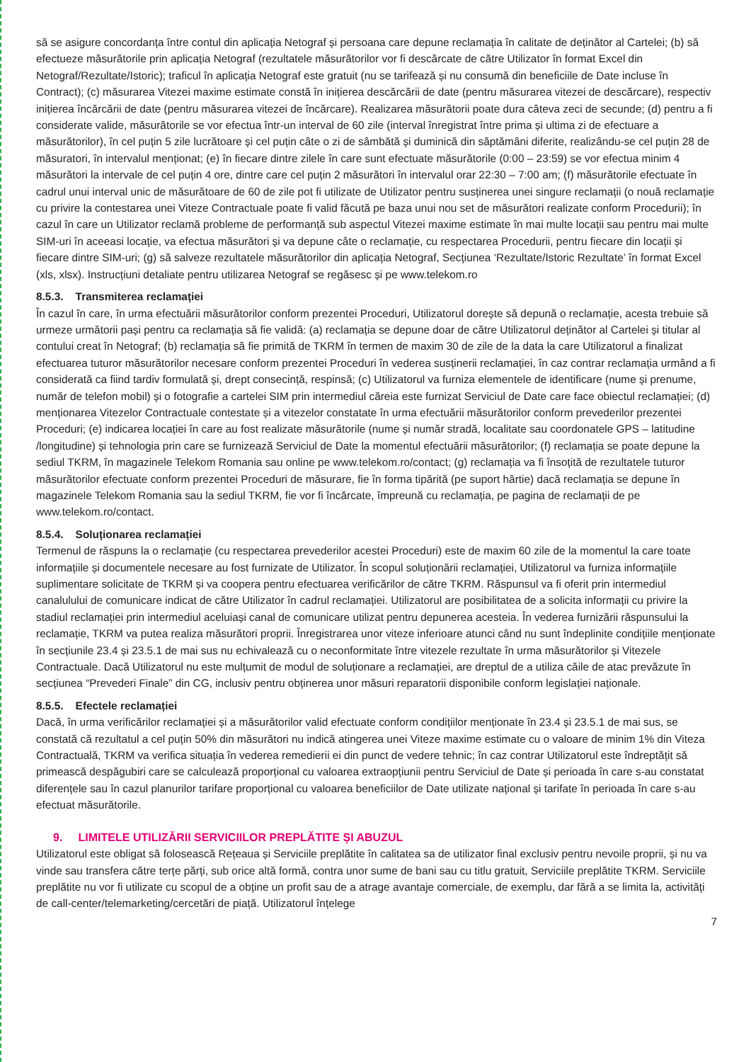să se asigure concordanța între contul din aplicația Netograf și persoana care depune reclamația în calitate de deținător al Cartelei; (b) să efectueze măsurătorile prin aplicația Netograf (rezultatele măsurătorilor vor fi descărcate de către Utilizator în format Excel din Netograf/Rezultate/Istoric); traficul în aplicația Netograf este gratuit (nu se tarifează și nu consumă din beneficiile de Date incluse în Contract); (c) măsurarea Vitezei maxime estimate constă în inițierea descărcării de date (pentru măsurarea vitezei de descărcare), respectiv inițierea încărcării de date (pentru măsurarea vitezei de încărcare). Realizarea măsurătorii poate dura câteva zeci de secunde; (d) pentru a fi considerate valide, măsurătorile se vor efectua într-un interval de 60 zile (interval înregistrat între prima și ultima zi de efectuare a măsurătorilor), în cel puțin 5 zile lucrătoare și cel puțin câte o zi de sâmbătă și duminică din săptămâni diferite, realizându-se cel puțin 28 de măsuratori, în intervalul menționat; (e) în fiecare dintre zilele în care sunt efectuate măsurătorile (0:00 – 23:59) se vor efectua minim 4 măsurători la intervale de cel puțin 4 ore, dintre care cel puțin 2 măsurători în intervalul orar 22:30 – 7:00 am; (f) măsurătorile efectuate în cadrul unui interval unic de măsurătoare de 60 de zile pot fi utilizate de Utilizator pentru susținerea unei singure reclamații (o nouă reclamație cu privire la contestarea unei Viteze Contractuale poate fi valid făcută pe baza unui nou set de măsurători realizate conform Procedurii); în cazul în care un Utilizator reclamă probleme de performanță sub aspectul Vitezei maxime estimate în mai multe locații sau pentru mai multe SIM-uri în aceeasi locație, va efectua măsurători și va depune câte o reclamație, cu respectarea Procedurii, pentru fiecare din locații și fiecare dintre SIM-uri; (g) să salveze rezultatele măsurătorilor din aplicația Netograf, Secțiunea ‘Rezultate/Istoric Rezultate’ în format Excel (xls, xlsx). Instrucțiuni detaliate pentru utilizarea Netograf se regăsesc și pe www.telekom.ro
8.5.3. Transmiterea reclamației
În cazul în care, în urma efectuării măsurătorilor conform prezentei Proceduri, Utilizatorul dorește să depună o reclamație, acesta trebuie să urmeze următorii pași pentru ca reclamația să fie validă: (a) reclamația se depune doar de către Utilizatorul deținător al Cartelei și titular al contului creat în Netograf; (b) reclamația să fie primită de TKRM în termen de maxim 30 de zile de la data la care Utilizatorul a finalizat efectuarea tuturor măsurătorilor necesare conform prezentei Proceduri în vederea susținerii reclamației, în caz contrar reclamația urmând a fi considerată ca fiind tardiv formulată și, drept consecință, respinsă; (c) Utilizatorul va furniza elementele de identificare (nume și prenume, număr de telefon mobil) și o fotografie a cartelei SIM prin intermediul căreia este furnizat Serviciul de Date care face obiectul reclamației; (d) menționarea Vitezelor Contractuale contestate și a vitezelor constatate în urma efectuării măsurătorilor conform prevederilor prezentei Proceduri; (e) indicarea locației în care au fost realizate măsurătorile (nume și număr stradă, localitate sau coordonatele GPS – latitudine /longitudine) și tehnologia prin care se furnizează Serviciul de Date la momentul efectuării măsurătorilor; (f) reclamația se poate depune la sediul TKRM, în magazinele Telekom Romania sau online pe www.telekom.ro/contact; (g) reclamația va fi însoțită de rezultatele tuturor măsurătorilor efectuate conform prezentei Proceduri de măsurare, fie în forma tipărită (pe suport hârtie) dacă reclamația se depune în magazinele Telekom Romania sau la sediul TKRM, fie vor fi încărcate, împreună cu reclamația, pe pagina de reclamații de pe www.telekom.ro/contact.
8.5.4. Soluționarea reclamației
Termenul de răspuns la o reclamație (cu respectarea prevederilor acestei Proceduri) este de maxim 60 zile de la momentul la care toate informațiile și documentele necesare au fost furnizate de Utilizator. În scopul soluționării reclamației, Utilizatorul va furniza informațiile suplimentare solicitate de TKRM și va coopera pentru efectuarea verificărilor de către TKRM. Răspunsul va fi oferit prin intermediul canalulului de comunicare indicat de către Utilizator în cadrul reclamației. Utilizatorul are posibilitatea de a solicita informații cu privire la stadiul reclamației prin intermediul aceluiași canal de comunicare utilizat pentru depunerea acesteia. În vederea furnizării răspunsului la reclamație, TKRM va putea realiza măsurători proprii. Înregistrarea unor viteze inferioare atunci când nu sunt îndeplinite condițiile menționate în secțiunile 23.4 și 23.5.1 de mai sus nu echivalează cu o neconformitate între vitezele rezultate în urma măsurătorilor și Vitezele Contractuale. Dacă Utilizatorul nu este mulțumit de modul de soluționare a reclamației, are dreptul de a utiliza căile de atac prevăzute în secțiunea “Prevederi Finale” din CG, inclusiv pentru obținerea unor măsuri reparatorii disponibile conform legislației naționale.
8.5.5. Efectele reclamației
Dacă, în urma verificărilor reclamației și a măsurătorilor valid efectuate conform condițiilor menționate în 23.4 și 23.5.1 de mai sus, se constată că rezultatul a cel puțin 50% din măsurători nu indică atingerea unei Viteze maxime estimate cu o valoare de minim 1% din Viteza Contractuală, TKRM va verifica situația în vederea remedierii ei din punct de vedere tehnic; în caz contrar Utilizatorul este îndreptățit să primească despăgubiri care se calculează proporțional cu valoarea extraopțiunii pentru Serviciul de Date și perioada în care s-au constatat diferențele sau în cazul planurilor tarifare proporțional cu valoarea beneficiilor de Date utilizate național și tarifate în perioada în care s-au efectuat măsurătorile.
9. LIMITELE UTILIZĂRII SERVICIILOR PREPLĂTITE ȘI ABUZUL
Utilizatorul este obligat să folosească Rețeaua și Serviciile preplătite în calitatea sa de utilizator final exclusiv pentru nevoile proprii, și nu va vinde sau transfera către terțe părți, sub orice altă formă, contra unor sume de bani sau cu titlu gratuit, Serviciile preplătite TKRM. Serviciile preplătite nu vor fi utilizate cu scopul de a obține un profit sau de a atrage avantaje comerciale, de exemplu, dar fără a se limita la, activități de call-center/telemarketing/cercetări de piață. Utilizatorul înțelege
7